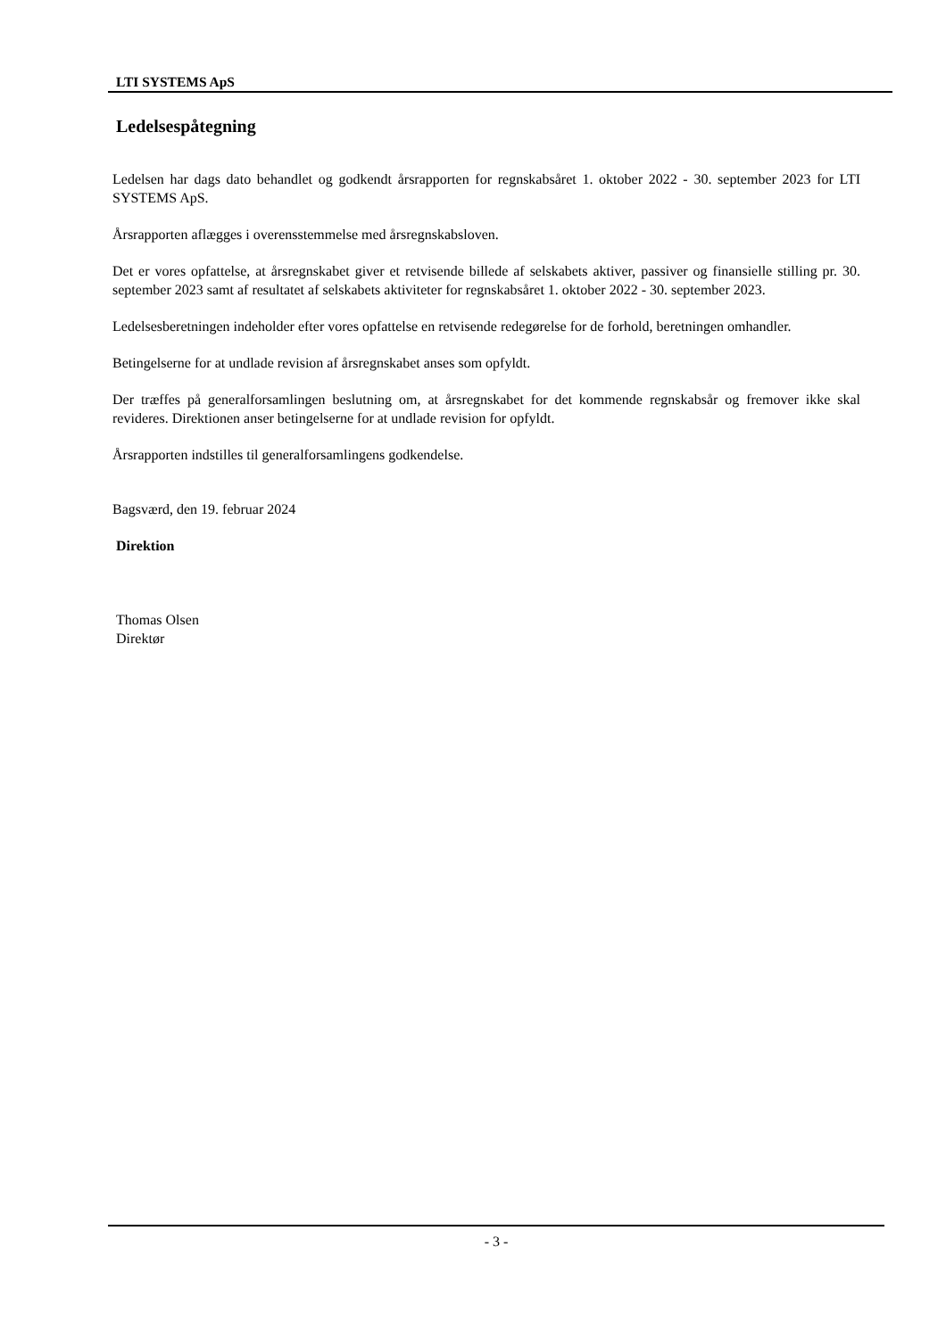LTI SYSTEMS ApS
Ledelsespåtegning
Ledelsen har dags dato behandlet og godkendt årsrapporten for regnskabsåret 1. oktober 2022 - 30. september 2023 for LTI SYSTEMS ApS.
Årsrapporten aflægges i overensstemmelse med årsregnskabsloven.
Det er vores opfattelse, at årsregnskabet giver et retvisende billede af selskabets aktiver, passiver og finansielle stilling pr. 30. september 2023 samt af resultatet af selskabets aktiviteter for regnskabsåret 1. oktober 2022 - 30. september 2023.
Ledelsesberetningen indeholder efter vores opfattelse en retvisende redegørelse for de forhold, beretningen omhandler.
Betingelserne for at undlade revision af årsregnskabet anses som opfyldt.
Der træffes på generalforsamlingen beslutning om, at årsregnskabet for det kommende regnskabsår og fremover ikke skal revideres. Direktionen anser betingelserne for at undlade revision for opfyldt.
Årsrapporten indstilles til generalforsamlingens godkendelse.
Bagsværd, den 19. februar 2024
Direktion
Thomas Olsen
Direktør
- 3 -